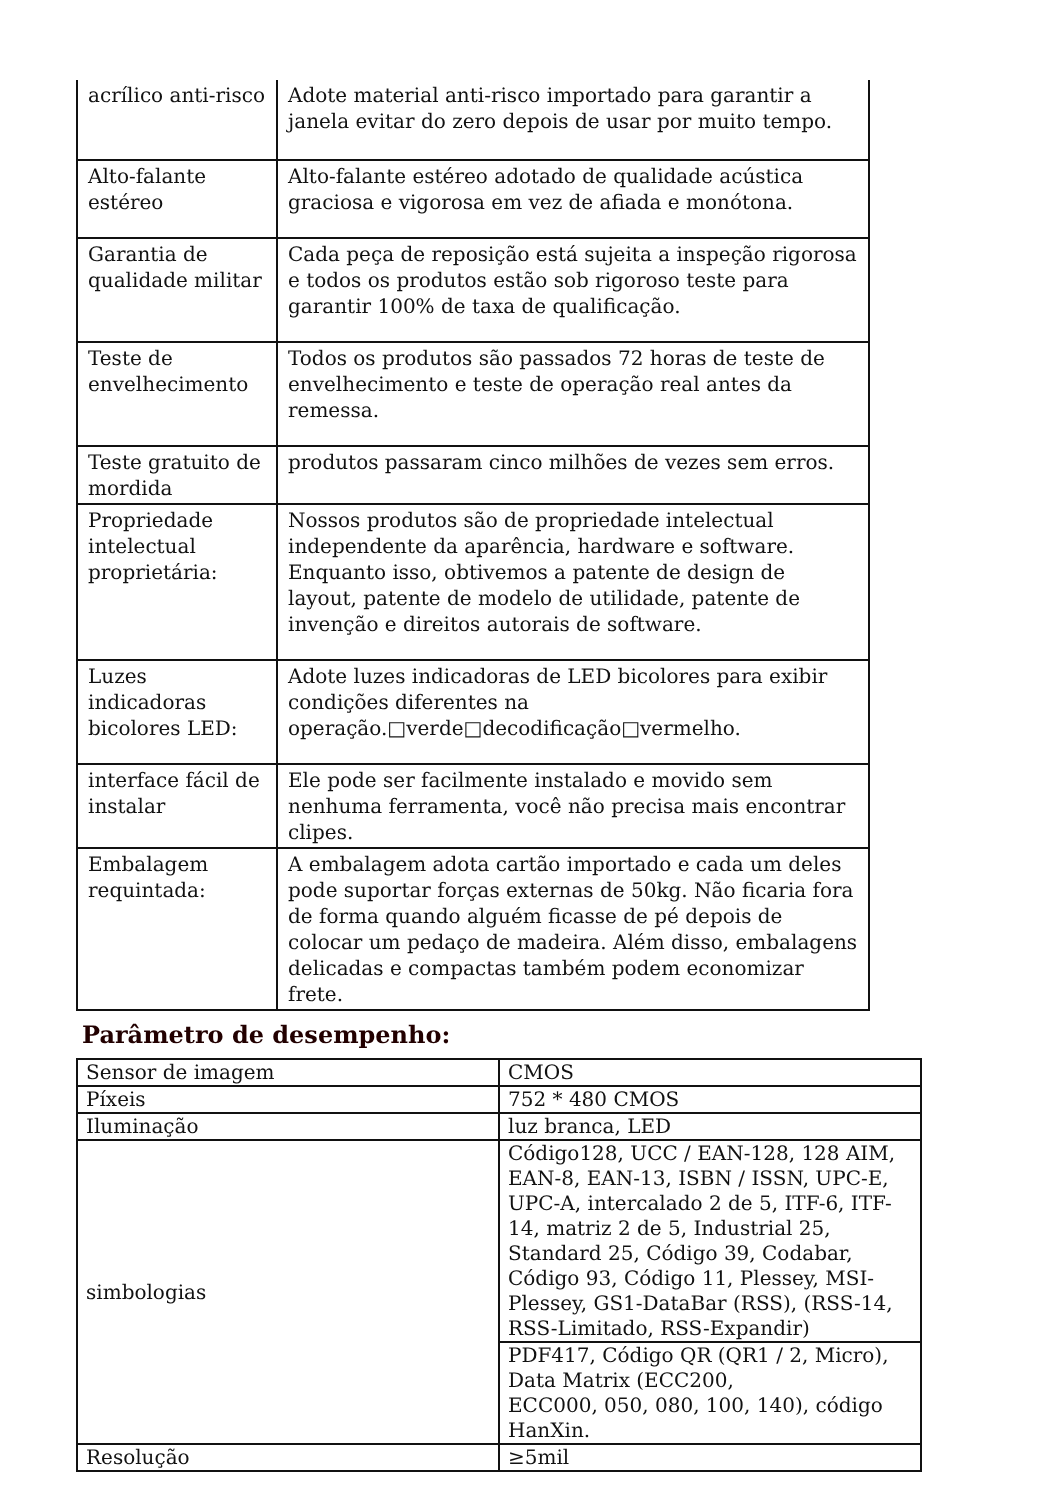| acrílico anti-risco | Adote material anti-risco importado para garantir a janela evitar do zero depois de usar por muito tempo. |
| Alto-falante estéreo | Alto-falante estéreo adotado de qualidade acústica graciosa e vigorosa em vez de afiada e monótona. |
| Garantia de qualidade militar | Cada peça de reposição está sujeita a inspeção rigorosa e todos os produtos estão sob rigoroso teste para garantir 100% de taxa de qualificação. |
| Teste de envelhecimento | Todos os produtos são passados 72 horas de teste de envelhecimento e teste de operação real antes da remessa. |
| Teste gratuito de mordida | produtos passaram cinco milhões de vezes sem erros. |
| Propriedade intelectual proprietária: | Nossos produtos são de propriedade intelectual independente da aparência, hardware e software. Enquanto isso, obtivemos a patente de design de layout, patente de modelo de utilidade, patente de invenção e direitos autorais de software. |
| Luzes indicadoras bicolores LED: | Adote luzes indicadoras de LED bicolores para exibir condições diferentes na operação.□verde□decodificação□vermelho. |
| interface fácil de instalar | Ele pode ser facilmente instalado e movido sem nenhuma ferramenta, você não precisa mais encontrar clipes. |
| Embalagem requintada: | A embalagem adota cartão importado e cada um deles pode suportar forças externas de 50kg. Não ficaria fora de forma quando alguém ficasse de pé depois de colocar um pedaço de madeira. Além disso, embalagens delicadas e compactas também podem economizar frete. |
Parâmetro de desempenho:
| Sensor de imagem | CMOS |
| Píxeis | 752 * 480 CMOS |
| Iluminação | luz branca, LED |
| simbologias | Código128, UCC / EAN-128, 128 AIM, EAN-8, EAN-13, ISBN / ISSN, UPC-E, UPC-A, intercalado 2 de 5, ITF-6, ITF-14, matriz 2 de 5, Industrial 25, Standard 25, Código 39, Codabar, Código 93, Código 11, Plessey, MSI-Plessey, GS1-DataBar (RSS), (RSS-14, RSS-Limitado, RSS-Expandir) |
| | PDF417, Código QR (QR1 / 2, Micro), Data Matrix (ECC200, ECC000, 050, 080, 100, 140), código HanXin. |
| Resolução | ≥5mil |